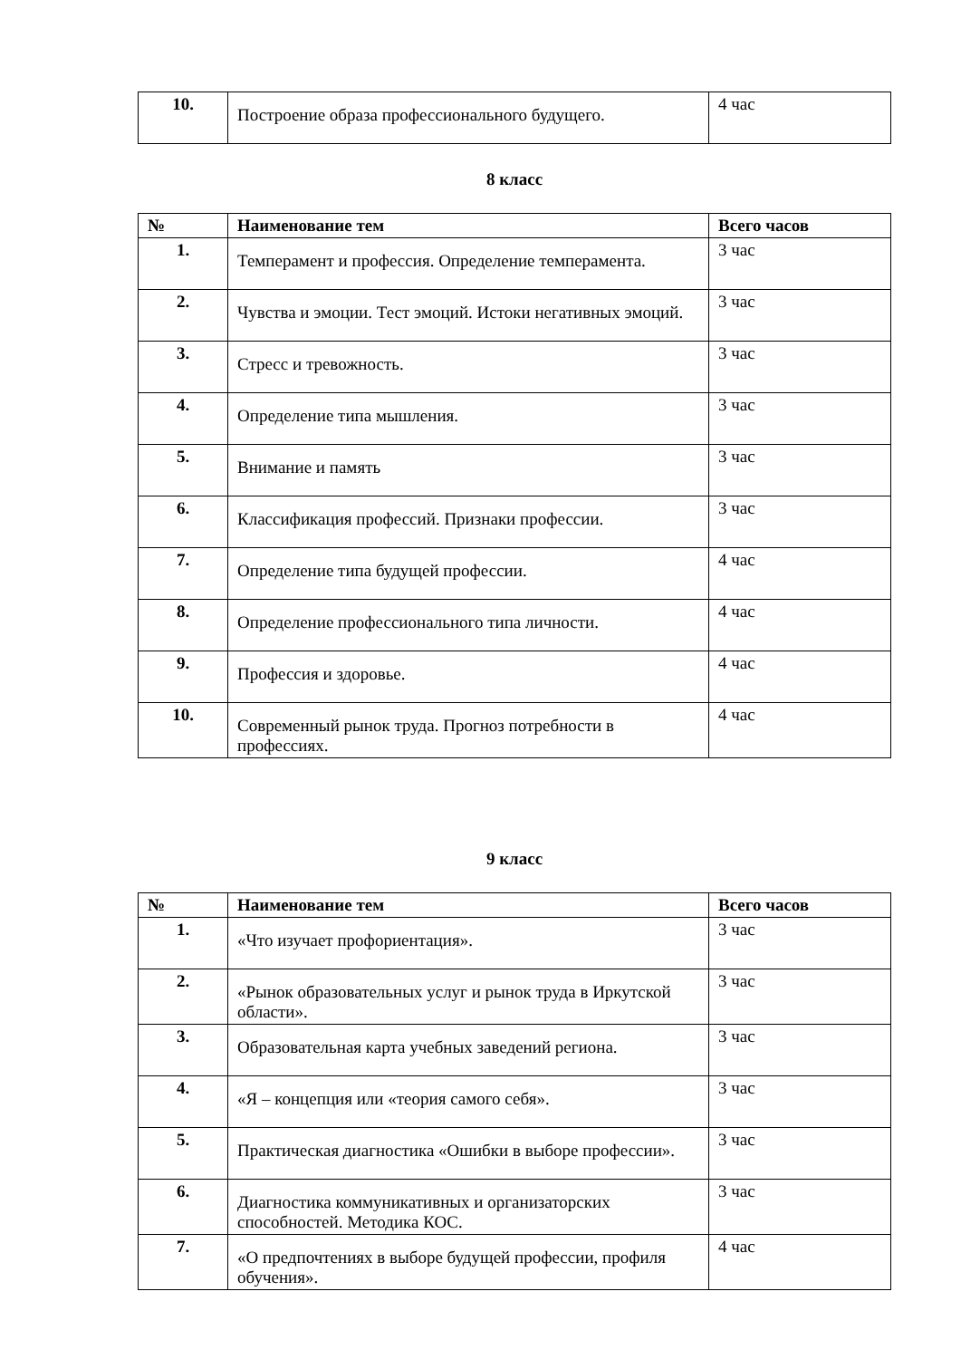| 10. | Построение образа профессионального будущего. | 4 час |
8 класс
| № | Наименование тем | Всего часов |
| --- | --- | --- |
| 1. | Темперамент и профессия. Определение темперамента. | 3 час |
| 2. | Чувства и эмоции. Тест эмоций. Истоки негативных эмоций. | 3 час |
| 3. | Стресс и тревожность. | 3 час |
| 4. | Определение типа мышления. | 3 час |
| 5. | Внимание и память | 3 час |
| 6. | Классификация профессий. Признаки профессии. | 3 час |
| 7. | Определение типа будущей профессии. | 4 час |
| 8. | Определение профессионального типа личности. | 4 час |
| 9. | Профессия и здоровье. | 4 час |
| 10. | Современный рынок труда. Прогноз потребности в профессиях. | 4 час |
9 класс
| № | Наименование тем | Всего часов |
| --- | --- | --- |
| 1. | «Что изучает профориентация». | 3 час |
| 2. | «Рынок образовательных услуг и рынок труда в Иркутской области». | 3 час |
| 3. | Образовательная карта учебных заведений региона. | 3 час |
| 4. | «Я – концепция или «теория самого себя». | 3 час |
| 5. | Практическая диагностика «Ошибки в выборе профессии». | 3 час |
| 6. | Диагностика коммуникативных и организаторских способностей. Методика КОС. | 3 час |
| 7. | «О предпочтениях в выборе будущей профессии, профиля обучения». | 4 час |